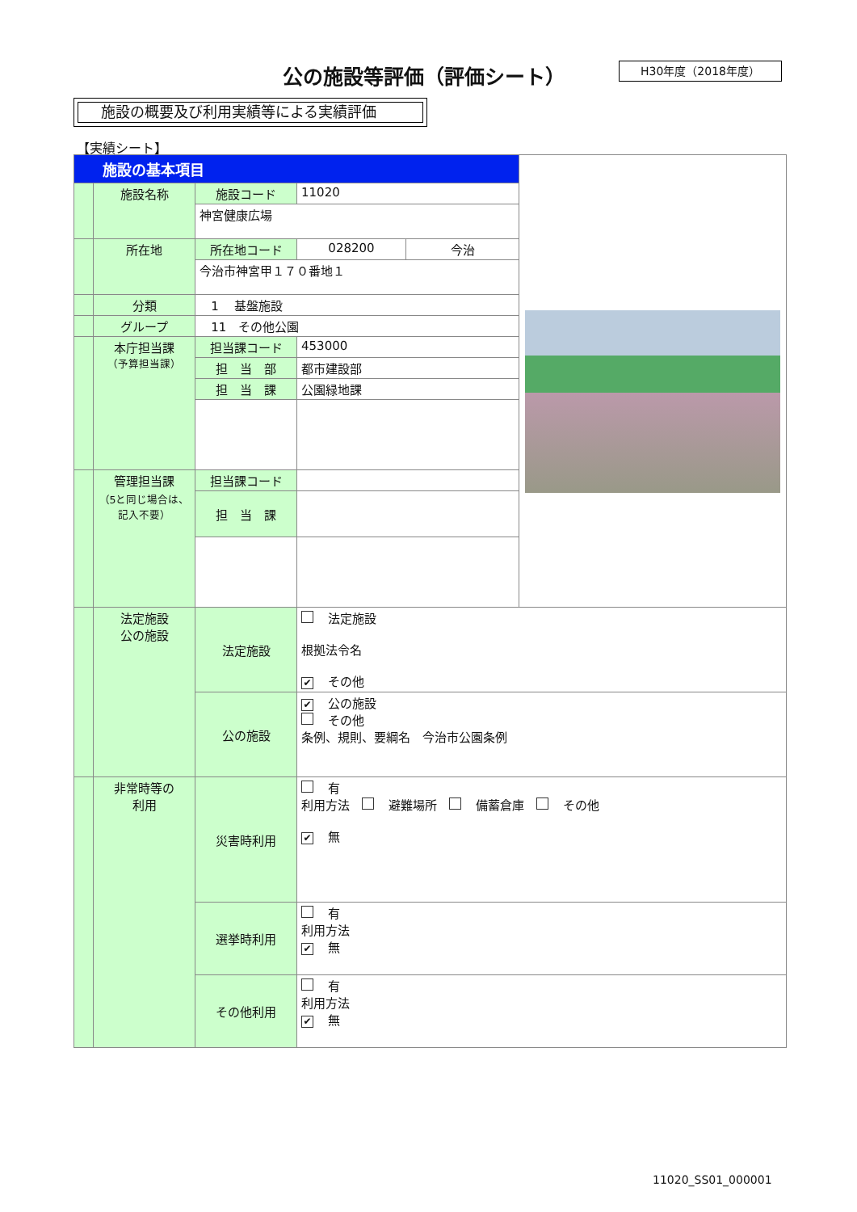公の施設等評価（評価シート） H30年度（2018年度）
施設の概要及び利用実績等による実績評価
【実績シート】
| 施設の基本項目 | | | | | |
| | 施設名称 | 施設コード | 11020 | | |
| | | 神宮健康広場 | | | |
| | 所在地 | 所在地コード | 028200 | 今治 | |
| | | 今治市神宮甲１７０番地１ | | | |
| | 分類 | 1 基盤施設 | | | |
| | グループ | 11 その他公園 | | | |
| | 本庁担当課 （予算担当課） | 担当課コード | 453000 | | |
| | | 担 当 部 | 都市建設部 | | |
| | | 担 当 課 | 公園緑地課 | | |
| | 管理担当課 （5と同じ場合は、記入不要） | 担当課コード | | | |
| | | 担 当 課 | | | |
| | 法定施設 公の施設 | 法定施設 | 法定施設 根拠法令名 ✔ その他 | | |
| | | 公の施設 | ✔ 公の施設 その他 条例、規則、要綱名 今治市公園条例 | | |
| | 非常時等の 利用 | 災害時利用 | 有 利用方法 避難場所 備蓄倉庫 その他 ✔ 無 | | |
| | | 選挙時利用 | 有 利用方法 ✔ 無 | | |
| | | その他利用 | 有 利用方法 ✔ 無 | | |
11020_SS01_000001